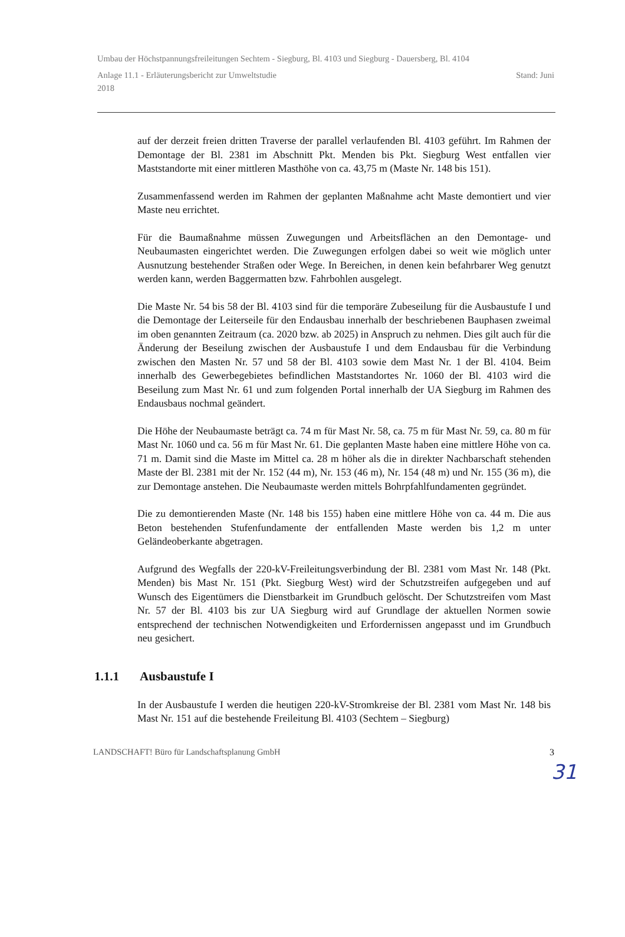Umbau der Höchstpannungsfreileitungen Sechtem - Siegburg, Bl. 4103 und Siegburg - Dauersberg, Bl. 4104
Anlage 11.1 - Erläuterungsbericht zur Umweltstudie Stand: Juni
2018
auf der derzeit freien dritten Traverse der parallel verlaufenden Bl. 4103 geführt. Im Rahmen der Demontage der Bl. 2381 im Abschnitt Pkt. Menden bis Pkt. Siegburg West entfallen vier Maststandorte mit einer mittleren Masthöhe von ca. 43,75 m (Maste Nr. 148 bis 151).
Zusammenfassend werden im Rahmen der geplanten Maßnahme acht Maste demontiert und vier Maste neu errichtet.
Für die Baumaßnahme müssen Zuwegungen und Arbeitsflächen an den Demontage- und Neubaumasten eingerichtet werden. Die Zuwegungen erfolgen dabei so weit wie möglich unter Ausnutzung bestehender Straßen oder Wege. In Bereichen, in denen kein befahrbarer Weg genutzt werden kann, werden Baggermatten bzw. Fahrbohlen ausgelegt.
Die Maste Nr. 54 bis 58 der Bl. 4103 sind für die temporäre Zubeseilung für die Ausbaustufe I und die Demontage der Leiterseile für den Endausbau innerhalb der beschriebenen Bauphasen zweimal im oben genannten Zeitraum (ca. 2020 bzw. ab 2025) in Anspruch zu nehmen. Dies gilt auch für die Änderung der Beseilung zwischen der Ausbaustufe I und dem Endausbau für die Verbindung zwischen den Masten Nr. 57 und 58 der Bl. 4103 sowie dem Mast Nr. 1 der Bl. 4104. Beim innerhalb des Gewerbegebietes befindlichen Maststandortes Nr. 1060 der Bl. 4103 wird die Beseilung zum Mast Nr. 61 und zum folgenden Portal innerhalb der UA Siegburg im Rahmen des Endausbaus nochmal geändert.
Die Höhe der Neubaumaste beträgt ca. 74 m für Mast Nr. 58, ca. 75 m für Mast Nr. 59, ca. 80 m für Mast Nr. 1060 und ca. 56 m für Mast Nr. 61. Die geplanten Maste haben eine mittlere Höhe von ca. 71 m. Damit sind die Maste im Mittel ca. 28 m höher als die in direkter Nachbarschaft stehenden Maste der Bl. 2381 mit der Nr. 152 (44 m), Nr. 153 (46 m), Nr. 154 (48 m) und Nr. 155 (36 m), die zur Demontage anstehen. Die Neubaumaste werden mittels Bohrpfahlfundamenten gegründet.
Die zu demontierenden Maste (Nr. 148 bis 155) haben eine mittlere Höhe von ca. 44 m. Die aus Beton bestehenden Stufenfundamente der entfallenden Maste werden bis 1,2 m unter Geländeoberkante abgetragen.
Aufgrund des Wegfalls der 220-kV-Freileitungsverbindung der Bl. 2381 vom Mast Nr. 148 (Pkt. Menden) bis Mast Nr. 151 (Pkt. Siegburg West) wird der Schutzstreifen aufgegeben und auf Wunsch des Eigentümers die Dienstbarkeit im Grundbuch gelöscht. Der Schutzstreifen vom Mast Nr. 57 der Bl. 4103 bis zur UA Siegburg wird auf Grundlage der aktuellen Normen sowie entsprechend der technischen Notwendigkeiten und Erfordernissen angepasst und im Grundbuch neu gesichert.
1.1.1 Ausbaustufe I
In der Ausbaustufe I werden die heutigen 220-kV-Stromkreise der Bl. 2381 vom Mast Nr. 148 bis Mast Nr. 151 auf die bestehende Freileitung Bl. 4103 (Sechtem – Siegburg)
LANDSCHAFT! Büro für Landschaftsplanung GmbH 3
31